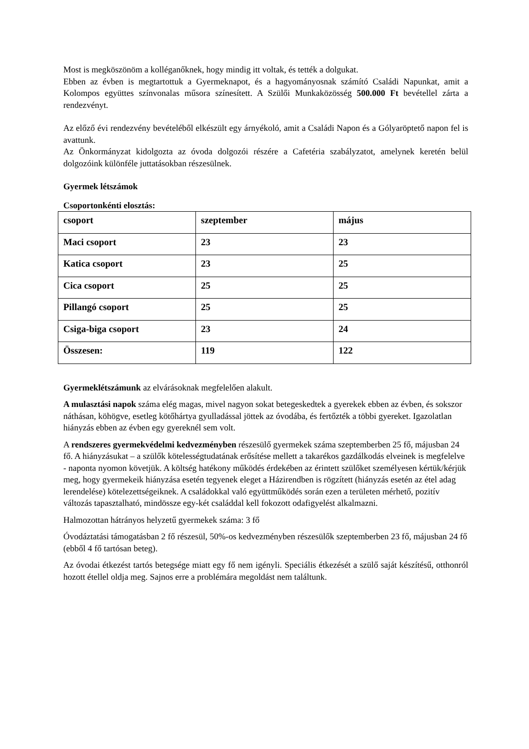Most is megköszönöm a kolléganőknek, hogy mindig itt voltak, és tették a dolgukat.
Ebben az évben is megtartottuk a Gyermeknapot, és a hagyományosnak számító Családi Napunkat, amit a Kolompos együttes színvonalas műsora színesített. A Szülői Munkaközösség 500.000 Ft bevétellel zárta a rendezvényt.
Az előző évi rendezvény bevételéből elkészült egy árnyékoló, amit a Családi Napon és a Gólyaröptető napon fel is avattunk.
Az Önkormányzat kidolgozta az óvoda dolgozói részére a Cafetéria szabályzatot, amelynek keretén belül dolgozóink különféle juttatásokban részesülnek.
Gyermek létszámok
Csoportonkénti elosztás:
| csoport | szeptember | május |
| Maci csoport | 23 | 23 |
| Katica csoport | 23 | 25 |
| Cica csoport | 25 | 25 |
| Pillangó csoport | 25 | 25 |
| Csiga-biga csoport | 23 | 24 |
| Összesen: | 119 | 122 |
Gyermeklétszámunk az elvárásoknak megfelelően alakult.
A mulasztási napok száma elég magas, mivel nagyon sokat betegeskedtek a gyerekek ebben az évben, és sokszor náthásan, köhögve, esetleg kötőhártya gyulladással jöttek az óvodába, és fertőzték a többi gyereket. Igazolatlan hiányzás ebben az évben egy gyereknél sem volt.
A rendszeres gyermekvédelmi kedvezményben részesülő gyermekek száma szeptemberben 25 fő, májusban 24 fő. A hiányzásukat – a szülők kötelességtudatának erősítése mellett a takarékos gazdálkodás elveinek is megfelelve - naponta nyomon követjük. A költség hatékony működés érdekében az érintett szülőket személyesen kértük/kérjük meg, hogy gyermekeik hiányzása esetén tegyenek eleget a Házirendben is rögzített (hiányzás esetén az étel adag lerendelése) kötelezettségeiknek. A családokkal való együttműködés során ezen a területen mérhető, pozitív változás tapasztalható, mindössze egy-két családdal kell fokozott odafigyelést alkalmazni.
Halmozottan hátrányos helyzetű gyermekek száma: 3 fő
Óvodáztatási támogatásban 2 fő részesül, 50%-os kedvezményben részesülők szeptemberben 23 fő, májusban 24 fő (ebből 4 fő tartósan beteg).
Az óvodai étkezést tartós betegsége miatt egy fő nem igényli. Speciális étkezését a szülő saját készítésű, otthonról hozott étellel oldja meg. Sajnos erre a problémára megoldást nem találtunk.